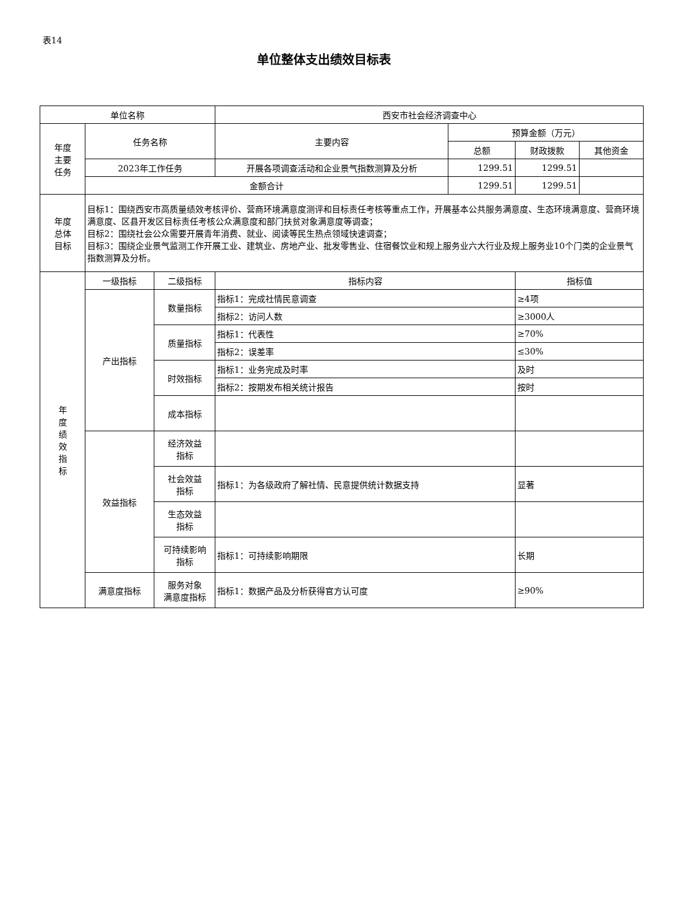表14
单位整体支出绩效目标表
| 单位名称 | | | 西安市社会经济调查中心 | | | |
| 年度 主要 任务 | 任务名称 | | 主要内容 | 预算金额（万元） | | |
| | | | | 总额 | 财政拨款 | 其他资金 |
| | 2023年工作任务 | | 开展各项调查活动和企业景气指数测算及分析 | 1299.51 | 1299.51 | |
| | 金额合计 | | | 1299.51 | 1299.51 | |
| 年度 总体 目标 | 目标1：围绕西安市高质量绩效考核评价、营商环境满意度测评和目标责任考核等重点工作，开展基本公共服务满意度、生态环境满意度、营商环境满意度、区县开发区目标责任考核公众满意度和部门扶贫对象满意度等调查； 目标2：围绕社会公众需要开展青年消费、就业、阅读等民生热点领域快速调查； 目标3：围绕企业景气监测工作开展工业、建筑业、房地产业、批发零售业、住宿餐饮业和规上服务业六大行业及规上服务业10个门类的企业景气指数测算及分析。 | | | | | |
| 年 度 绩 效 指 标 | 一级指标 | 二级指标 | 指标内容 | | 指标值 | |
| | 产出指标 | 数量指标 | 指标1：完成社情民意调查 | | ≥4项 | |
| | | | 指标2：访问人数 | | ≥3000人 | |
| | | 质量指标 | 指标1：代表性 | | ≥70% | |
| | | | 指标2：误差率 | | ≤30% | |
| | | 时效指标 | 指标1：业务完成及时率 | | 及时 | |
| | | | 指标2：按期发布相关统计报告 | | 按时 | |
| | | 成本指标 | | | | |
| | 效益指标 | 经济效益 指标 | | | | |
| | | 社会效益 指标 | 指标1：为各级政府了解社情、民意提供统计数据支持 | | 显著 | |
| | | 生态效益 指标 | | | | |
| | | 可持续影响 指标 | 指标1：可持续影响期限 | | 长期 | |
| | 满意度指标 | 服务对象 满意度指标 | 指标1：数据产品及分析获得官方认可度 | | ≥90% | |